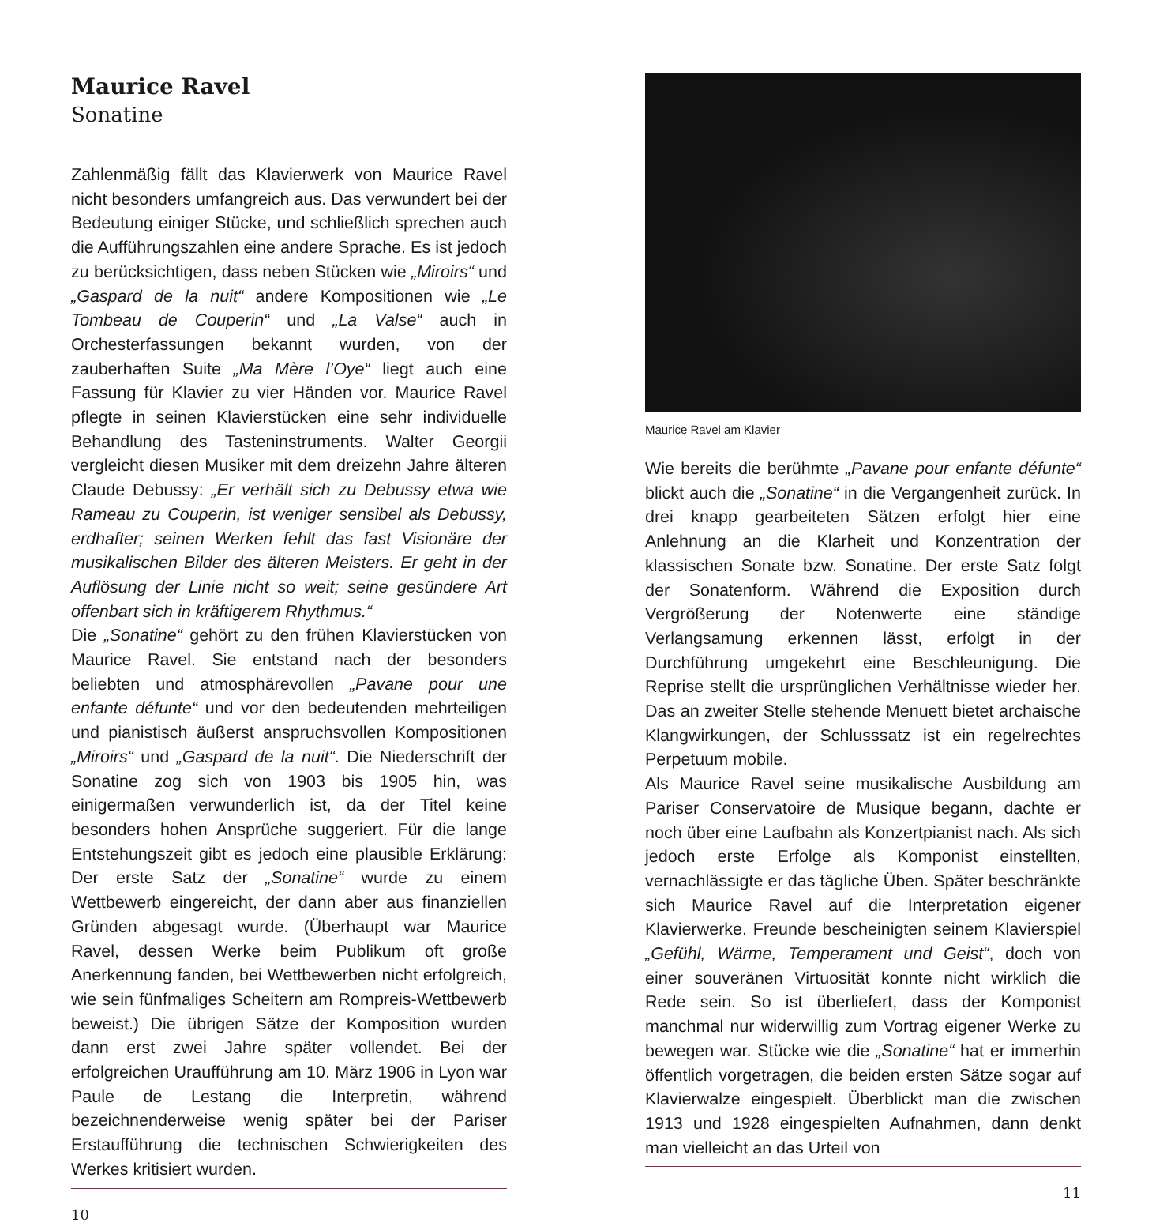Maurice Ravel
Sonatine
Zahlenmäßig fällt das Klavierwerk von Maurice Ravel nicht besonders umfangreich aus. Das verwundert bei der Bedeutung einiger Stücke, und schließlich sprechen auch die Aufführungszahlen eine andere Sprache. Es ist jedoch zu berücksichtigen, dass neben Stücken wie „Miroirs“ und „Gaspard de la nuit“ andere Kompositionen wie „Le Tombeau de Couperin“ und „La Valse“ auch in Orchesterfassungen bekannt wurden, von der zauberhaften Suite „Ma Mère l’Oye“ liegt auch eine Fassung für Klavier zu vier Händen vor. Maurice Ravel pflegte in seinen Klavierstücken eine sehr individuelle Behandlung des Tasteninstruments. Walter Georgii vergleicht diesen Musiker mit dem dreizehn Jahre älteren Claude Debussy: „Er verhält sich zu Debussy etwa wie Rameau zu Couperin, ist weniger sensibel als Debussy, erdhafter; seinen Werken fehlt das fast Visionäre der musikalischen Bilder des älteren Meisters. Er geht in der Auflösung der Linie nicht so weit; seine gesündere Art offenbart sich in kräftigerem Rhythmus.“
Die „Sonatine“ gehört zu den frühen Klavierstücken von Maurice Ravel. Sie entstand nach der besonders beliebten und atmosphärevollen „Pavane pour une enfante défunte“ und vor den bedeutenden mehrteiligen und pianistisch äußerst anspruchsvollen Kompositionen „Miroirs“ und „Gaspard de la nuit“. Die Niederschrift der Sonatine zog sich von 1903 bis 1905 hin, was einigermaßen verwunderlich ist, da der Titel keine besonders hohen Ansprüche suggeriert. Für die lange Entstehungszeit gibt es jedoch eine plausible Erklärung: Der erste Satz der „Sonatine“ wurde zu einem Wettbewerb eingereicht, der dann aber aus finanziellen Gründen abgesagt wurde. (Überhaupt war Maurice Ravel, dessen Werke beim Publikum oft große Anerkennung fanden, bei Wettbewerben nicht erfolgreich, wie sein fünfmaliges Scheitern am Rompreis-Wettbewerb beweist.) Die übrigen Sätze der Komposition wurden dann erst zwei Jahre später vollendet. Bei der erfolgreichen Uraufführung am 10. März 1906 in Lyon war Paule de Lestang die Interpretin, während bezeichnenderweise wenig später bei der Pariser Erstaufführung die technischen Schwierigkeiten des Werkes kritisiert wurden.
10
Maurice Ravel am Klavier
Wie bereits die berühmte „Pavane pour enfante défunte“ blickt auch die „Sonatine“ in die Vergangenheit zurück. In drei knapp gearbeiteten Sätzen erfolgt hier eine Anlehnung an die Klarheit und Konzentration der klassischen Sonate bzw. Sonatine. Der erste Satz folgt der Sonatenform. Während die Exposition durch Vergrößerung der Notenwerte eine ständige Verlangsamung erkennen lässt, erfolgt in der Durchführung umgekehrt eine Beschleunigung. Die Reprise stellt die ursprünglichen Verhältnisse wieder her. Das an zweiter Stelle stehende Menuett bietet archaische Klangwirkungen, der Schlusssatz ist ein regelrechtes Perpetuum mobile.
Als Maurice Ravel seine musikalische Ausbildung am Pariser Conservatoire de Musique begann, dachte er noch über eine Laufbahn als Konzertpianist nach. Als sich jedoch erste Erfolge als Komponist einstellten, vernachlässigte er das tägliche Üben. Später beschränkte sich Maurice Ravel auf die Interpretation eigener Klavierwerke. Freunde bescheinigten seinem Klavierspiel „Gefühl, Wärme, Temperament und Geist“, doch von einer souveränen Virtuosität konnte nicht wirklich die Rede sein. So ist überliefert, dass der Komponist manchmal nur widerwillig zum Vortrag eigener Werke zu bewegen war. Stücke wie die „Sonatine“ hat er immerhin öffentlich vorgetragen, die beiden ersten Sätze sogar auf Klavierwalze eingespielt. Überblickt man die zwischen 1913 und 1928 eingespielten Aufnahmen, dann denkt man vielleicht an das Urteil von
11